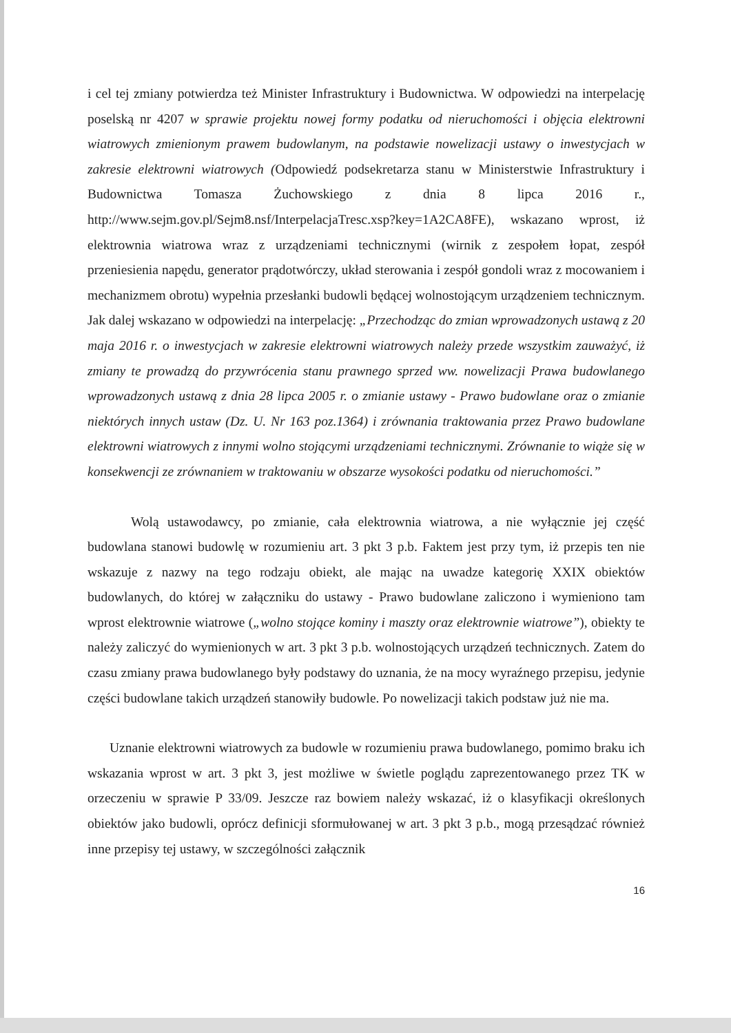i cel tej zmiany potwierdza też Minister Infrastruktury i Budownictwa. W odpowiedzi na interpelację poselską nr 4207 w sprawie projektu nowej formy podatku od nieruchomości i objęcia elektrowni wiatrowych zmienionym prawem budowlanym, na podstawie nowelizacji ustawy o inwestycjach w zakresie elektrowni wiatrowych (Odpowiedź podsekretarza stanu w Ministerstwie Infrastruktury i Budownictwa Tomasza Żuchowskiego z dnia 8 lipca 2016 r., http://www.sejm.gov.pl/Sejm8.nsf/InterpelacjaTresc.xsp?key=1A2CA8FE), wskazano wprost, iż elektrownia wiatrowa wraz z urządzeniami technicznymi (wirnik z zespołem łopat, zespół przeniesienia napędu, generator prądotwórczy, układ sterowania i zespół gondoli wraz z mocowaniem i mechanizmem obrotu) wypełnia przesłanki budowli będącej wolnostojącym urządzeniem technicznym. Jak dalej wskazano w odpowiedzi na interpelację: „Przechodząc do zmian wprowadzonych ustawą z 20 maja 2016 r. o inwestycjach w zakresie elektrowni wiatrowych należy przede wszystkim zauważyć, iż zmiany te prowadzą do przywrócenia stanu prawnego sprzed ww. nowelizacji Prawa budowlanego wprowadzonych ustawą z dnia 28 lipca 2005 r. o zmianie ustawy - Prawo budowlane oraz o zmianie niektórych innych ustaw (Dz. U. Nr 163 poz.1364) i zrównania traktowania przez Prawo budowlane elektrowni wiatrowych z innymi wolno stojącymi urządzeniami technicznymi. Zrównanie to wiąże się w konsekwencji ze zrównaniem w traktowaniu w obszarze wysokości podatku od nieruchomości.”
Wolą ustawodawcy, po zmianie, cała elektrownia wiatrowa, a nie wyłącznie jej część budowlana stanowi budowlę w rozumieniu art. 3 pkt 3 p.b. Faktem jest przy tym, iż przepis ten nie wskazuje z nazwy na tego rodzaju obiekt, ale mając na uwadze kategorię XXIX obiektów budowlanych, do której w załączniku do ustawy - Prawo budowlane zaliczono i wymieniono tam wprost elektrownie wiatrowe („wolno stojące kominy i maszty oraz elektrownie wiatrowe”), obiekty te należy zaliczyć do wymienionych w art. 3 pkt 3 p.b. wolnostojących urządzeń technicznych. Zatem do czasu zmiany prawa budowlanego były podstawy do uznania, że na mocy wyraźnego przepisu, jedynie części budowlane takich urządzeń stanowiły budowle. Po nowelizacji takich podstaw już nie ma.
Uznanie elektrowni wiatrowych za budowle w rozumieniu prawa budowlanego, pomimo braku ich wskazania wprost w art. 3 pkt 3, jest możliwe w świetle poglądu zaprezentowanego przez TK w orzeczeniu w sprawie P 33/09. Jeszcze raz bowiem należy wskazać, iż o klasyfikacji określonych obiektów jako budowli, oprócz definicji sformułowanej w art. 3 pkt 3 p.b., mogą przesądzać również inne przepisy tej ustawy, w szczególności załącznik
16